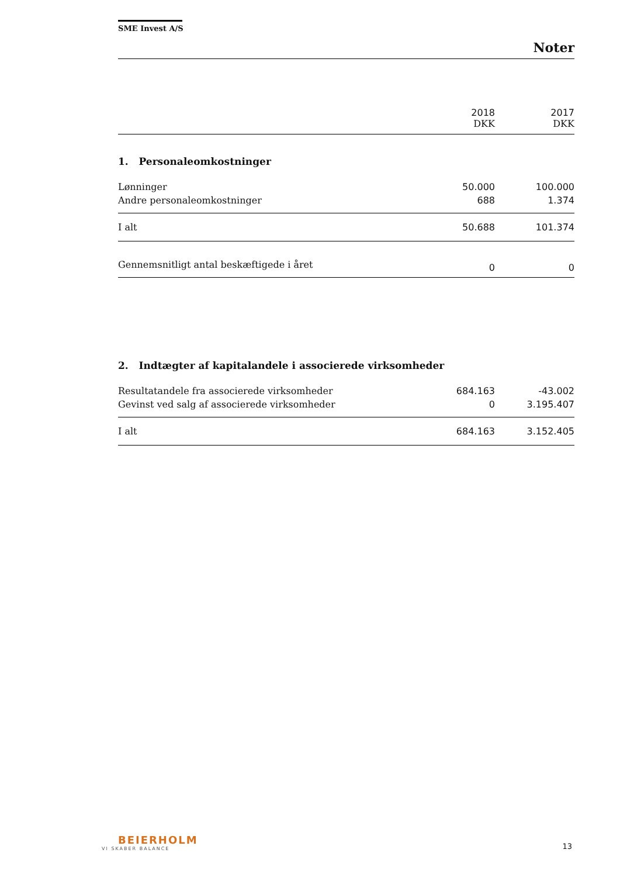SME Invest A/S
Noter
| | 2018 DKK | 2017 DKK |
| --- | --- | --- |
| 1. Personaleomkostninger | | |
| Lønninger | 50.000 | 100.000 |
| Andre personaleomkostninger | 688 | 1.374 |
| I alt | 50.688 | 101.374 |
| Gennemsnitligt antal beskæftigede i året | 0 | 0 |
| 2. Indtægter af kapitalandele i associerede virksomheder | | |
| Resultatandele fra associerede virksomheder | 684.163 | -43.002 |
| Gevinst ved salg af associerede virksomheder | 0 | 3.195.407 |
| I alt | 684.163 | 3.152.405 |
BEIERHOLM
VI SKABER BALANCE
13